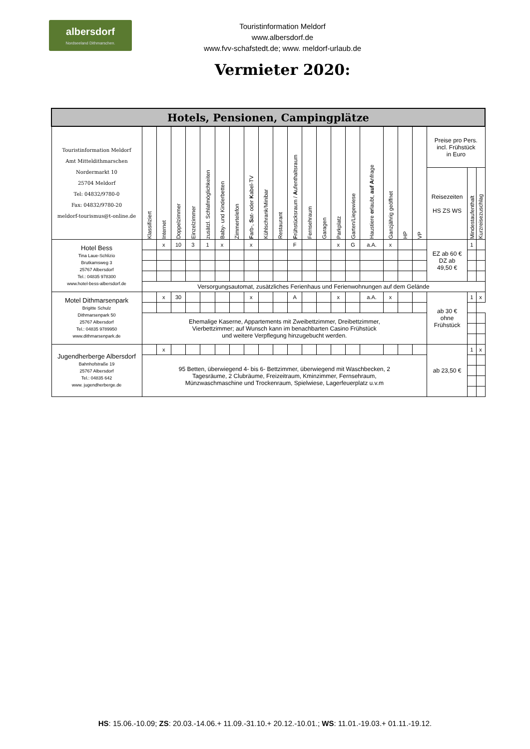albersdorf
Nordseeland Dithmarschen.
Touristinformation Meldorf
www.albersdorf.de
www.fvv-schafstedt.de; www. meldorf-urlaub.de
Vermieter 2020:
| Hotels, Pensionen, Campingplätze | | | | | | | | | | | | | | | | | | | | | | |
| --- | --- | --- | --- | --- | --- | --- | --- | --- | --- | --- | --- | --- | --- | --- | --- | --- | --- | --- | --- | --- | --- | --- |
| Touristinformation Meldorf Amt Mitteldithmarschen Nordermarkt 10 25704 Meldorf Tel: 04832/9780-0 Fax: 04832/9780-20 meldorf-tourismus@t-online.de | Klassifiziert | Internet | Doppelzimmer | Einzelzimmer | zusätzl. Schlafmöglichkeiten | Baby- und Kinderbetten | Zimmertelefon | F arb-, S at- oder K abel-TV | Kühlschrank/Minibar | Restaurant | F rühstücksraum / A ufenthaltsraum | Fernsehraum | Garagen | Parkplatz | Garten/Liegewiese | Haustiere er laubt, auf A nfrage | Ganzjährig geöffnet | HP | VP | Preise pro Pers. incl. Frühstück in Euro | | |
| | | | | | | | | | | | | | | | | | | | | Reisezeiten HS ZS WS | Mindestaufenthalt | Kurzreisezuschlag |
| Hotel Bess Tina Laue-Schlizio Brutkamsweg 3 25767 Albersdorf Tel.: 04835 978300 www.hotel-bess-albersdorf.de | | x | 10 | 3 | 1 | x | | x | | | F | | | x | G | a.A. | x | | | EZ ab 60 € DZ ab 49,50 € | 1 | |
| | Versorgungsautomat, zusätzliches Ferienhaus und Ferienwohnungen auf dem Gelände | | | | | | | | | | | | | | | | | | | | | |
| Motel Dithmarsenpark Brigitte Schulz Dithmarsenpark 50 25767 Albersdorf Tel.: 04835 9789950 www.dithmarsenpark.de | | x | 30 | | | | | x | | | A | | | x | | a.A. | x | | | ab 30 € ohne Frühstück | 1 | x |
| | Ehemalige Kaserne, Appartements mit Zweibettzimmer, Dreibettzimmer, Vierbettzimmer; auf Wunsch kann im benachbarten Casino Frühstück und weitere Verpflegung hinzugebucht werden. | | | | | | | | | | | | | | | | | | | | | |
| Jugendherberge Albersdorf Bahnhofstraße 19 25767 Albersdorf Tel.: 04835 642 www. jugendherberge.de | | x | | | | | | | | | | | | | | | | | | ab 23,50 € | 1 | x |
| | 95 Betten, überwiegend 4- bis 6- Bettzimmer, überwiegend mit Waschbecken, 2 Tagesräume, 2 Clubräume, Freizeitraum, Kminzimmer, Fernsehraum, Münzwaschmaschine und Trockenraum, Spielwiese, Lagerfeuerplatz u.v.m | | | | | | | | | | | | | | | | | | | | | |
HS: 15.06.-10.09; ZS: 20.03.-14.06.+ 11.09.-31.10.+ 20.12.-10.01.; WS: 11.01.-19.03.+ 01.11.-19.12.